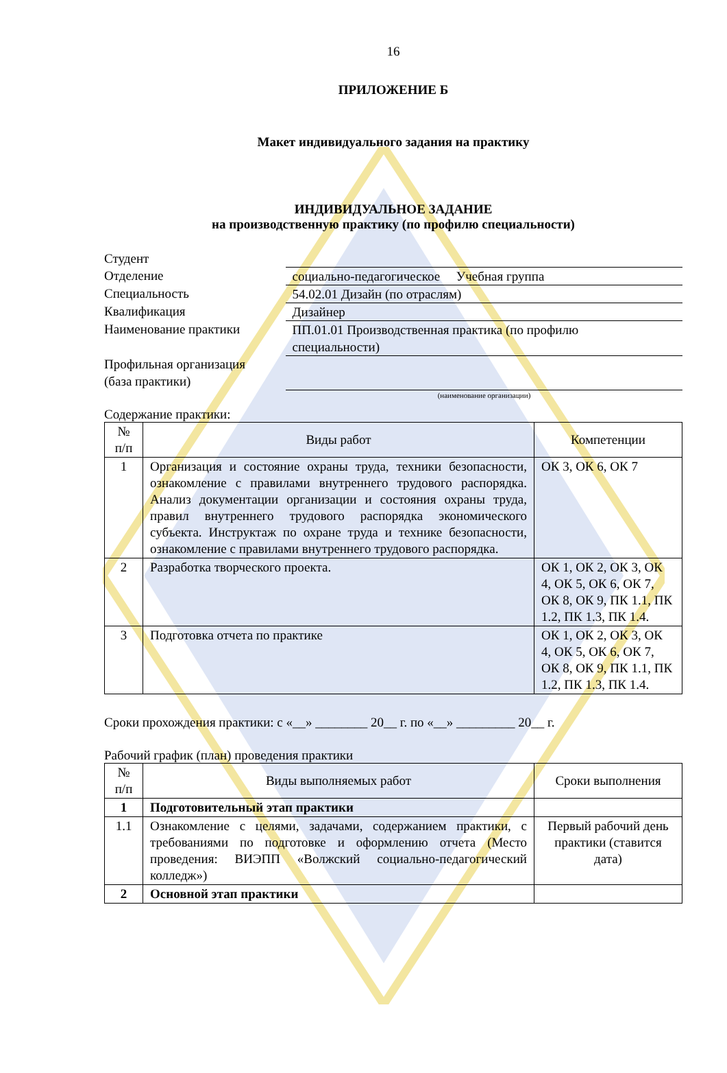16
ПРИЛОЖЕНИЕ Б
Макет индивидуального задания на практику
ИНДИВИДУАЛЬНОЕ ЗАДАНИЕ
на производственную практику (по профилю специальности)
| Студент | |
| Отделение | социально-педагогическое Учебная группа |
| Специальность | 54.02.01 Дизайн (по отраслям) |
| Квалификация | Дизайнер |
| Наименование практики | ПП.01.01 Производственная практика (по профилю специальности) |
| Профильная организация (база практики) | |
| | (наименование организации) |
Содержание практики:
| № п/п | Виды работ | Компетенции |
| --- | --- | --- |
| 1 | Организация и состояние охраны труда, техники безопасности, ознакомление с правилами внутреннего трудового распорядка. Анализ документации организации и состояния охраны труда, правил внутреннего трудового распорядка экономического субъекта. Инструктаж по охране труда и технике безопасности, ознакомление с правилами внутреннего трудового распорядка. | ОК 3, ОК 6, ОК 7 |
| 2 | Разработка творческого проекта. | ОК 1, ОК 2, ОК 3, ОК 4, ОК 5, ОК 6, ОК 7, ОК 8, ОК 9, ПК 1.1, ПК 1.2, ПК 1.3, ПК 1.4. |
| 3 | Подготовка отчета по практике | ОК 1, ОК 2, ОК 3, ОК 4, ОК 5, ОК 6, ОК 7, ОК 8, ОК 9, ПК 1.1, ПК 1.2, ПК 1.3, ПК 1.4. |
Сроки прохождения практики: с «__» ________ 20__ г. по «__» _________ 20__ г.
Рабочий график (план) проведения практики
| № п/п | Виды выполняемых работ | Сроки выполнения |
| --- | --- | --- |
| 1 | Подготовительный этап практики | |
| 1.1 | Ознакомление с целями, задачами, содержанием практики, с требованиями по подготовке и оформлению отчета (Место проведения: ВИЭПП «Волжский социально-педагогический колледж») | Первый рабочий день практики (ставится дата) |
| 2 | Основной этап практики | |